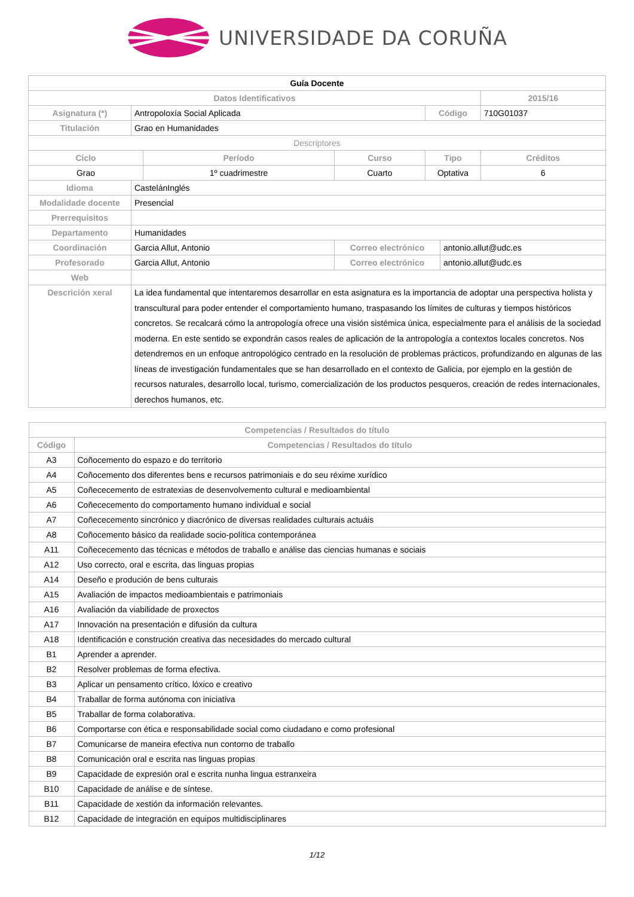UNIVERSIDADE DA CORUÑA
| Guía Docente | | | | | | |
| Datos Identificativos | | | | | | 2015/16 |
| Asignatura (*) | Antropoloxía Social Aplicada | | | Código | | 710G01037 |
| Titulación | Grao en Humanidades | | | | | |
| Descriptores | | | | | | |
| Ciclo | | Período | Curso | Tipo | | Créditos |
| Grao | | 1º cuadrimestre | Cuarto | Optativa | | 6 |
| Idioma | CastelánInglés | | | | | |
| Modalidade docente | Presencial | | | | | |
| Prerrequisitos | | | | | | |
| Departamento | Humanidades | | | | | |
| Coordinación | Garcia Allut, Antonio | | Correo electrónico | | antonio.allut@udc.es | |
| Profesorado | Garcia Allut, Antonio | | Correo electrónico | | antonio.allut@udc.es | |
| Web | | | | | | |
| Descrición xeral | La idea fundamental que intentaremos desarrollar en esta asignatura es la importancia de adoptar una perspectiva holista y transcultural para poder entender el comportamiento humano, traspasando los límites de culturas y tiempos históricos concretos. Se recalcará cómo la antropología ofrece una visión sistémica única, especialmente para el análisis de la sociedad moderna. En este sentido se expondrán casos reales de aplicación de la antropología a contextos locales concretos. Nos detendremos en un enfoque antropológico centrado en la resolución de problemas prácticos, profundizando en algunas de las líneas de investigación fundamentales que se han desarrollado en el contexto de Galicia, por ejemplo en la gestión de recursos naturales, desarrollo local, turismo, comercialización de los productos pesqueros, creación de redes internacionales, derechos humanos, etc. | | | | | |
| Competencias / Resultados do título | |
| --- | --- |
| Código | Competencias / Resultados do título |
| A3 | Coñocemento do espazo e do territorio |
| A4 | Coñocemento dos diferentes bens e recursos patrimoniais e do seu réxime xurídico |
| A5 | Coñececemento de estratexias de desenvolvemento cultural e medioambiental |
| A6 | Coñececemento do comportamento humano individual e social |
| A7 | Coñececemento sincrónico y diacrónico de diversas realidades culturais actuáis |
| A8 | Coñocemento básico da realidade socio-política contemporánea |
| A11 | Coñececemento das técnicas e métodos de traballo e análise das ciencias humanas e sociais |
| A12 | Uso correcto, oral e escrita, das linguas propias |
| A14 | Deseño e produción de bens culturais |
| A15 | Avaliación de impactos medioambientais e patrimoniais |
| A16 | Avaliación da viabilidade de proxectos |
| A17 | Innovación na presentación e difusión da cultura |
| A18 | Identificación e construción creativa das necesidades do mercado cultural |
| B1 | Aprender a aprender. |
| B2 | Resolver problemas de forma efectiva. |
| B3 | Aplicar un pensamento crítico, lóxico e creativo |
| B4 | Traballar de forma autónoma con iniciativa |
| B5 | Traballar de forma colaborativa. |
| B6 | Comportarse con ética e responsabilidade social como ciudadano e como profesional |
| B7 | Comunicarse de maneira efectiva nun contorno de traballo |
| B8 | Comunicación oral e escrita nas linguas propias |
| B9 | Capacidade de expresión oral e escrita nunha lingua estranxeira |
| B10 | Capacidade de análise e de síntese. |
| B11 | Capacidade de xestión da información relevantes. |
| B12 | Capacidade de integración en equipos multidisciplinares |
1/12